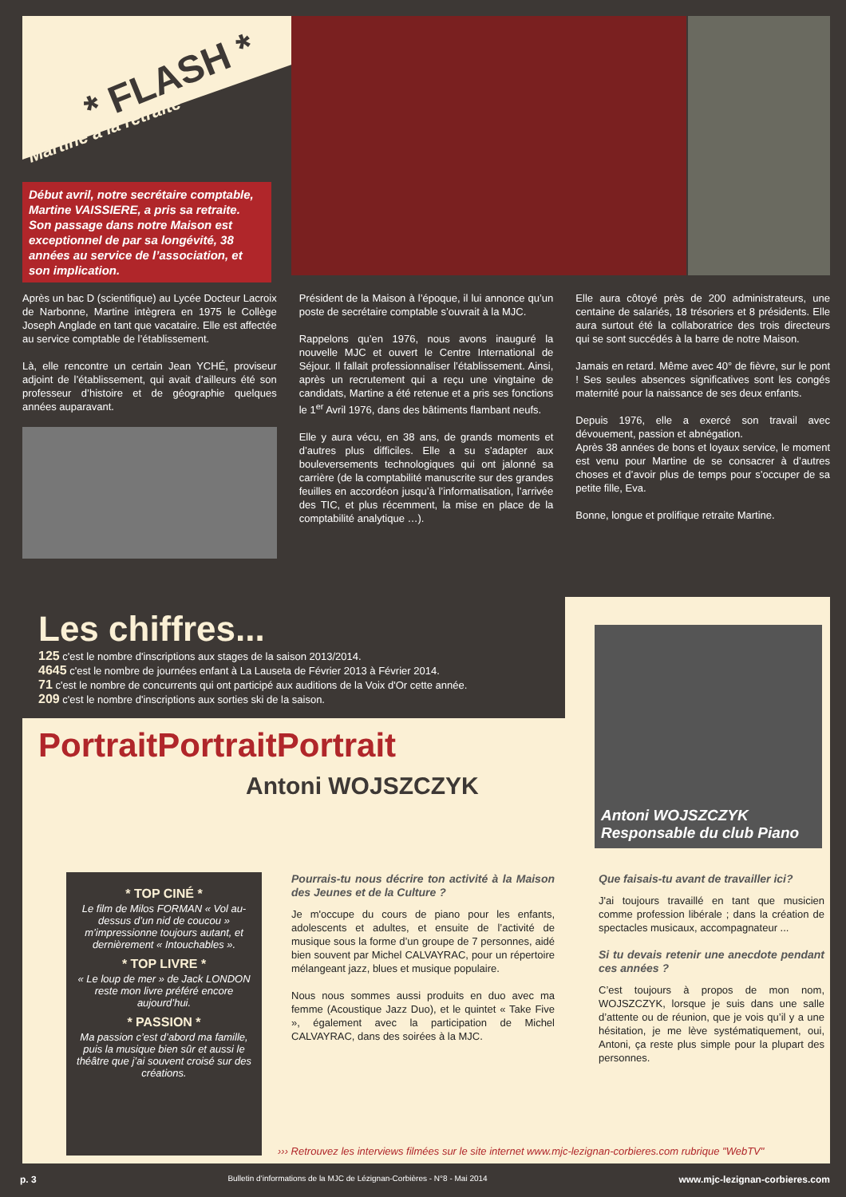* FLASH *
Martine à la retraite
Début avril, notre secrétaire comptable, Martine VAISSIERE, a pris sa retraite. Son passage dans notre Maison est exceptionnel de par sa longévité, 38 années au service de l’association, et son implication.
Après un bac D (scientifique) au Lycée Docteur Lacroix de Narbonne, Martine intègrera en 1975 le Collège Joseph Anglade en tant que vacataire. Elle est affectée au service comptable de l’établissement.
Là, elle rencontre un certain Jean YCHÉ, proviseur adjoint de l’établissement, qui avait d’ailleurs été son professeur d’histoire et de géographie quelques années auparavant.
Président de la Maison à l’époque, il lui annonce qu’un poste de secrétaire comptable s’ouvrait à la MJC.
Rappelons qu’en 1976, nous avons inauguré la nouvelle MJC et ouvert le Centre International de Séjour. Il fallait professionnaliser l’établissement. Ainsi, après un recrutement qui a reçu une vingtaine de candidats, Martine a été retenue et a pris ses fonctions le 1<sup>er</sup> Avril 1976, dans des bâtiments flambant neufs.
Elle y aura vécu, en 38 ans, de grands moments et d’autres plus difficiles. Elle a su s’adapter aux bouleversements technologiques qui ont jalonné sa carrière (de la comptabilité manuscrite sur des grandes feuilles en accordéon jusqu’à l’informatisation, l’arrivée des TIC, et plus récemment, la mise en place de la comptabilité analytique …).
Elle aura côtoyé près de 200 administrateurs, une centaine de salariés, 18 trésoriers et 8 présidents. Elle aura surtout été la collaboratrice des trois directeurs qui se sont succédés à la barre de notre Maison.
Jamais en retard. Même avec 40° de fièvre, sur le pont ! Ses seules absences significatives sont les congés maternité pour la naissance de ses deux enfants.
Depuis 1976, elle a exercé son travail avec dévouement, passion et abnégation.
Après 38 années de bons et loyaux service, le moment est venu pour Martine de se consacrer à d’autres choses et d’avoir plus de temps pour s’occuper de sa petite fille, Eva.
Bonne, longue et prolifique retraite Martine.
Les chiffres...
125 c'est le nombre d'inscriptions aux stages de la saison 2013/2014.
4645 c'est le nombre de journées enfant à La Lauseta de Février 2013 à Février 2014.
71 c'est le nombre de concurrents qui ont participé aux auditions de la Voix d'Or cette année.
209 c'est le nombre d'inscriptions aux sorties ski de la saison.
PortraitPortraitPortrait
Antoni WOJSZCZYK
Antoni WOJSZCZYK
Responsable du club Piano
* TOP CINÉ *
Le film de Milos FORMAN « Vol au-dessus d’un nid de coucou » m’impressionne toujours autant, et dernièrement « Intouchables ».
* TOP LIVRE *
« Le loup de mer » de Jack LONDON reste mon livre préféré encore aujourd’hui.
* PASSION *
Ma passion c’est d’abord ma famille, puis la musique bien sûr et aussi le théâtre que j’ai souvent croisé sur des créations.
Pourrais-tu nous décrire ton activité à la Maison des Jeunes et de la Culture ?
Je m'occupe du cours de piano pour les enfants, adolescents et adultes, et ensuite de l’activité de musique sous la forme d’un groupe de 7 personnes, aidé bien souvent par Michel CALVAYRAC, pour un répertoire mélangeant jazz, blues et musique populaire.
Nous nous sommes aussi produits en duo avec ma femme (Acoustique Jazz Duo), et le quintet « Take Five », également avec la participation de Michel CALVAYRAC, dans des soirées à la MJC.
Que faisais-tu avant de travailler ici?
J'ai toujours travaillé en tant que musicien comme profession libérale ; dans la création de spectacles musicaux, accompagnateur ...
Si tu devais retenir une anecdote pendant ces années ?
C’est toujours à propos de mon nom, WOJSZCZYK, lorsque je suis dans une salle d’attente ou de réunion, que je vois qu’il y a une hésitation, je me lève systématiquement, oui, Antoni, ça reste plus simple pour la plupart des personnes.
››› Retrouvez les interviews filmées sur le site internet www.mjc-lezignan-corbieres.com rubrique "WebTV"
p. 3 Bulletin d’informations de la MJC de Lézignan-Corbières - N°8 - Mai 2014 www.mjc-lezignan-corbieres.com